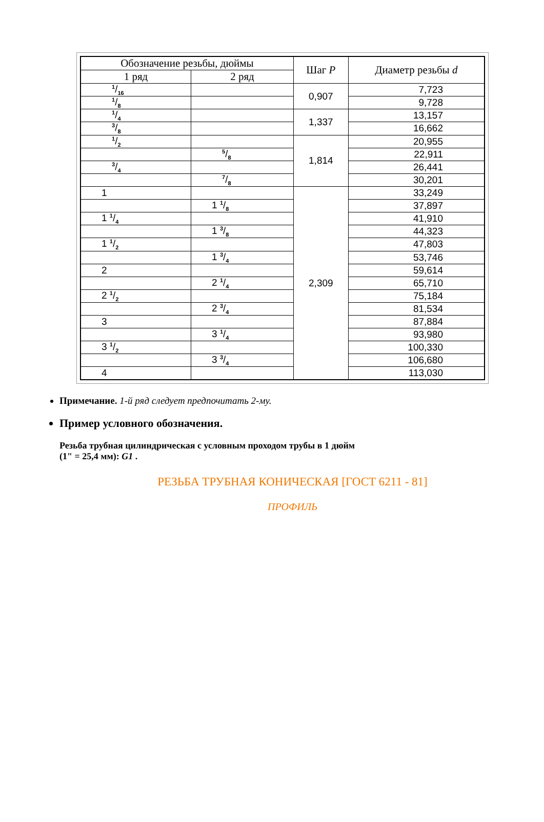| Обозначение резьбы, дюймы | | Шаг P | Диаметр резьбы d |
| --- | --- | --- | --- |
| 1 ряд | 2 ряд | | |
| 1/16 | | 0,907 | 7,723 |
| 1/8 | | | 9,728 |
| 1/4 | | 1,337 | 13,157 |
| 3/8 | | | 16,662 |
| 1/2 | | 1,814 | 20,955 |
| | 5/8 | | 22,911 |
| 3/4 | | | 26,441 |
| | 7/8 | | 30,201 |
| 1 | | 2,309 | 33,249 |
| | 1 1/8 | | 37,897 |
| 1 1/4 | | | 41,910 |
| | 1 3/8 | | 44,323 |
| 1 1/2 | | | 47,803 |
| | 1 3/4 | | 53,746 |
| 2 | | | 59,614 |
| | 2 1/4 | | 65,710 |
| 2 1/2 | | | 75,184 |
| | 2 3/4 | | 81,534 |
| 3 | | | 87,884 |
| | 3 1/4 | | 93,980 |
| 3 1/2 | | | 100,330 |
| | 3 3/4 | | 106,680 |
| 4 | | | 113,030 |
Примечание. 1-й ряд следует предпочитать 2-му.
Пример условного обозначения.
Резьба трубная цилиндрическая с условным проходом трубы в 1 дюйм
(1" = 25,4 мм): G1 .
РЕЗЬБА ТРУБНАЯ КОНИЧЕСКАЯ [ГОСТ 6211 - 81]
ПРОФИЛЬ